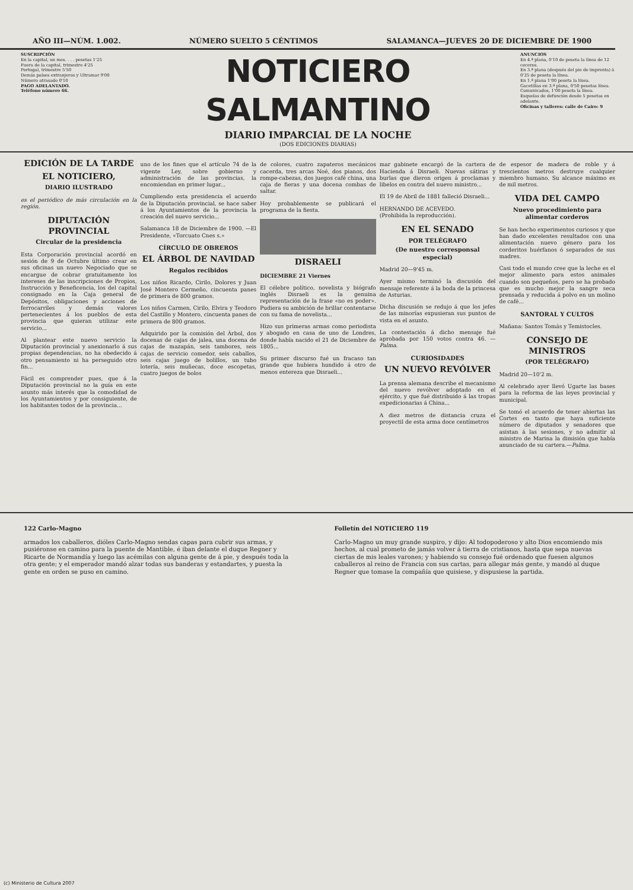AÑO III—NÚM. 1.002. NÚMERO SUELTO 5 CÉNTIMOS SALAMANCA—JUEVES 20 DE DICIEMBRE DE 1900
SUSCRIPCIÓN
En la capital, un mes. . . . pesetas 1'25
Fuera de la capital, trimestre 4'25
Portugal, trimestre 5'50
Demás países extranjeros y Ultramar 9'00
Número atrasado 0'10
PAGO ADELANTADO.
Teléfono número 66.
NOTICIERO SALMANTINO
DIARIO IMPARCIAL DE LA NOCHE
(DOS EDICIONES DIARIAS)
ANUNCIOS
En 4.ª plana, 0'10 de peseta la línea de 12 ceceros.
En 3.ª plana (después del pie de imprenta) á 0'25 de peseta la línea.
En 1.ª plana 1'00 peseta la línea.
Gacetillas en 3.ª plana, 0'50 pesetas línea.
Comunicados, 1'00 peseta la línea.
Esquelas de defunción desde 5 pesetas en adelante.
Oficinas y talleres: calle de Cairo: 9
EDICIÓN DE LA TARDE
EL NOTICIERO,
DIARIO ILUSTRADO
es el periódico de más circulación en la región.
DIPUTACIÓN PROVINCIAL
Circular de la presidencia
Esta Corporación provincial acordó en sesión de 9 de Octubre último crear en sus oficinas un nuevo Negociado que se encargue de cobrar gratuitamente los intereses de las inscripciones de Propios, Instrucción y Beneficencia, los del capital consignado en la Caja general de Depósitos, obligaciones y acciones de ferrocarriles y demás valores pertenecientes á los pueblos de esta provincia que quieran utilizar este servicio...
Al plantear este nuevo servicio la Diputación provincial y anexionarlo á sus propias dependencias, no ha obedecido á otro pensamiento ni ha perseguido otro fin...
Fácil es comprender pues, que á la Diputación provincial no la guía en este asunto más interés que la comodidad de los Ayuntamientos y por consiguiente, de los habitantes todos de la provincia...
uno de los fines que el artículo 74 de la vigente Ley, sobre gobierno y administración de las provincias, la encomiendan en primer lugar...
Cumpliendo esta presidencia el acuerdo de la Diputación provincial, se hace saber á los Ayuntamientos de la provincia la creación del nuevo servicio...
Salamanca 18 de Diciembre de 1900. —El Presidente, «Torcuato Cnes s.»
CÍRCULO DE OBREROS
EL ÁRBOL DE NAVIDAD
Regalos recibidos
Los niños Ricardo, Cirilo, Dolores y Juan José Montero Cermeño, cincuenta panes de primera de 800 gramos.
Los niños Carmen, Cirilo, Elvira y Teodoro del Castillo y Montero, cincuenta panes de primera de 800 gramos.
Adquirido por la comisión del Árbol, dos docenas de cajas de jalea, una docena de cajas de mazapán, seis tambores, seis cajas de servicio comedor, seis caballos, seis cajas juego de bolillos, un tubo lotería, seis muñecas, doce escopetas, cuatro juegos de bolos
de colores, cuatro zapateros mecánicos cacerda, tres arcas Noé, dos pianos, dos rompe-cabezas, dos juegos café china, una caja de fieras y una docena combas de saltar.
Hoy probablemente se publicará el programa de la fiesta.
DISRAELI
DICIEMBRE 21 Viernes
El célebre político, novelista y biógrafo inglés Disraeli es la genuina representación de la frase «no es poder». Pudiera su ambición de brillar contentarse con su fama de novelista...
Hizo sus primeras armas como periodista y abogado en casa de uno de Londres, donde había nacido el 21 de Diciembre de 1805...
Su primer discurso fué un fracaso tan grande que hubiera hundido á otro de menos entereza que Disraeli...
mar gabinete encargó de la cartera de Hacienda á Disraeli. Nuevas sátiras y burlas que dieron origen á proclamas y libelos en contra del nuevo ministro...
El 19 de Abril de 1881 falleció Disraeli...
HERNANDO DE ACEVEDO.
(Prohibida la reproducción).
EN EL SENADO
POR TELÉGRAFO
(De nuestro corresponsal especial)
Madrid 20—9'45 m.
Ayer mismo terminó la discusión del mensaje referente á la boda de la princesa de Asturias.
Dicha discusión se redujo á que los jefes de las minorías expusieran sus puntos de vista en el asunto.
La contestación á dicho mensaje fué aprobada por 150 votos contra 46. —Palma.
CURIOSIDADES
UN NUEVO REVÓLVER
La prensa alemana describe el mecanismo del nuevo revólver adoptado en el ejército, y que fué distribuido á las tropas expedicionarias á China...
A diez metros de distancia cruza el proyectil de esta arma doce centímetros
de espesor de madera de roble y á trescientos metros destruye cualquier miembro humano. Su alcance máximo es de mil metros.
VIDA DEL CAMPO
Nuevo procedimiento para alimentar corderos
Se han hecho experimentos curiosos y que han dado excelentes resultados con una alimentación nuevo género para los corderitos huérfanos ó separados de sus madres.
Casi todo el mundo cree que la leche es el mejor alimento para estos animales cuando son pequeños, pero se ha probado que es mucho mejor la sangre seca prensada y reducida á polvo en un molino de café...
SANTORAL Y CULTOS
Mañana: Santos Tomás y Temistocles.
CONSEJO DE MINISTROS
(POR TELÉGRAFO)
Madrid 20—10'2 m.
Al celebrado ayer llevó Ugarte las bases para la reforma de las leyes provincial y municipal.
Se tomó el acuerdo de tener abiertas las Cortes en tanto que haya suficiente número de diputados y senadores que asistan á las sesiones, y no admitir al ministro de Marina la dimisión que había anunciado de su cartera.—Palma.
122 Carlo-Magno
armados los caballeros, dióles Carlo-Magno sendas capas para cubrir sus armas, y pusiéronse en camino para la puente de Mantible, é iban delante el duque Regner y Ricarte de Normandía y luego las acémilas con alguna gente de á pie, y después toda la otra gente; y el emperador mandó alzar todas sus banderas y estandartes, y puesta la gente en orden se puso en camino.
Folletín del NOTICIERO 119
Carlo-Magno un muy grande suspiro, y dijo: Al todopoderoso y alto Dios encomiendo mis hechos, al cual prometo de jamás volver á tierra de cristianos, hasta que sepa nuevas ciertas de mis leales varones; y habiendo su consejo fué ordenado que fuesen algunos caballeros al reino de Francia con sus cartas, para allegar más gente, y mandó al duque Regner que tomase la compañía que quisiese, y dispusiese la partida.
(c) Ministerio de Cultura 2007